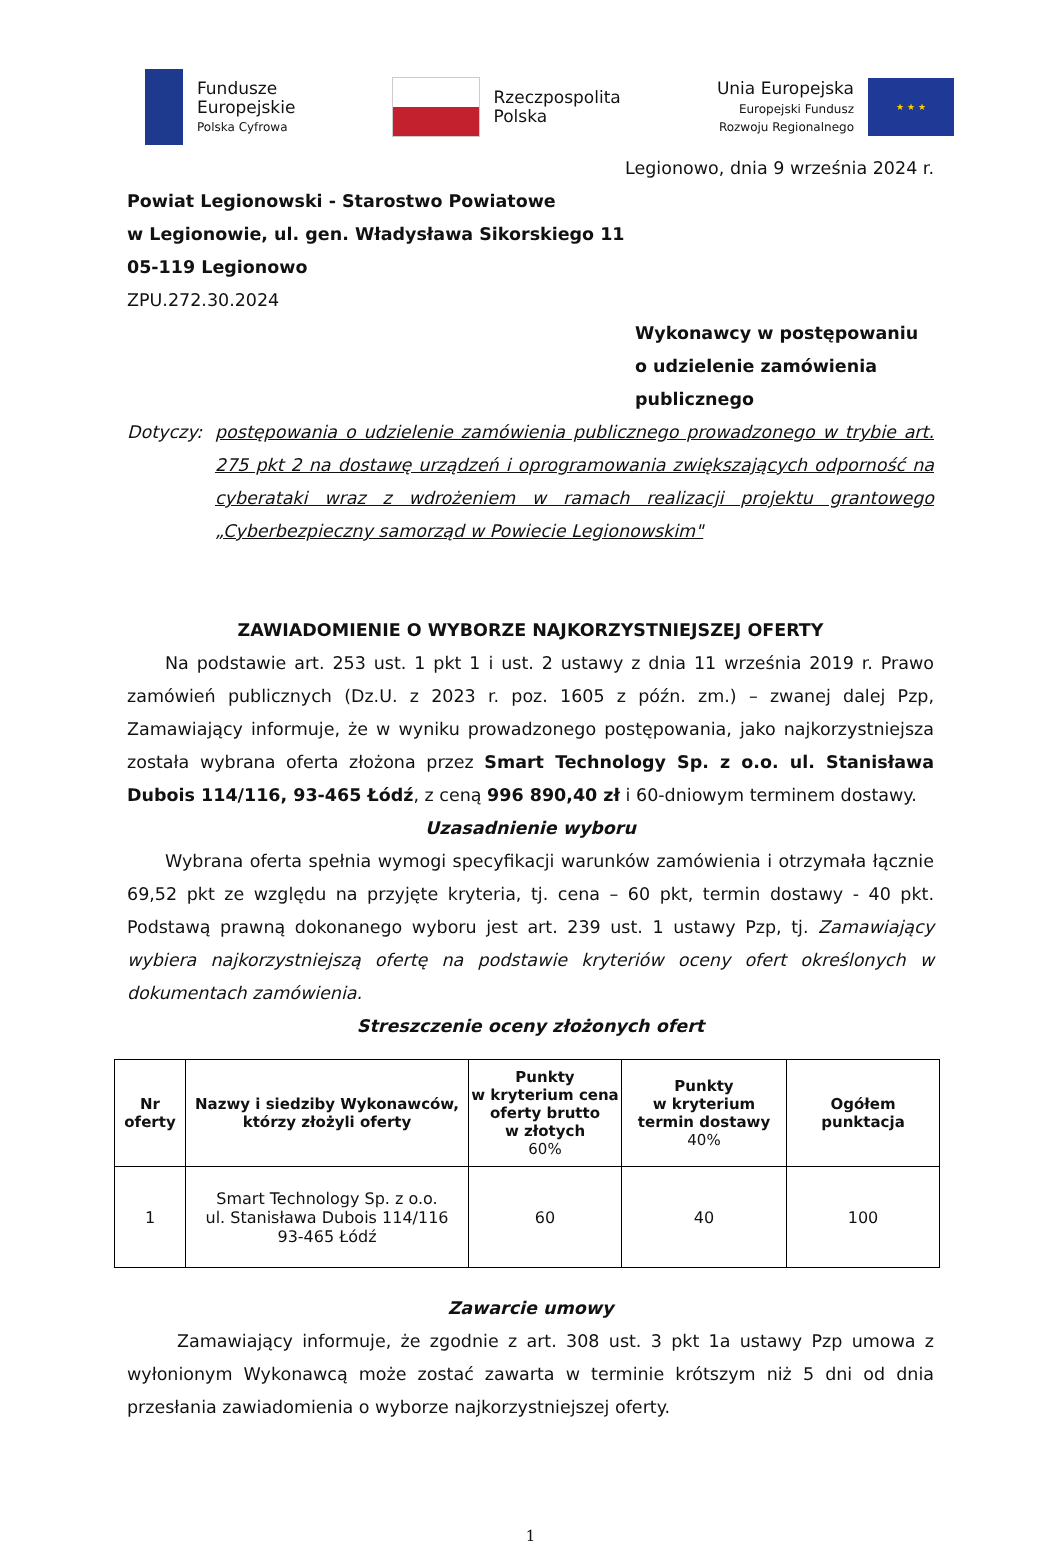Fundusze
Europejskie
Polska Cyfrowa
Rzeczpospolita
Polska
Unia Europejska
Europejski Fundusz
Rozwoju Regionalnego
★ ★ ★
Legionowo, dnia 9 września 2024 r.
Powiat Legionowski - Starostwo Powiatowe
w Legionowie, ul. gen. Władysława Sikorskiego 11
05-119 Legionowo
ZPU.272.30.2024
Wykonawcy w postępowaniu
o udzielenie zamówienia
publicznego
Dotyczy: postępowania o udzielenie zamówienia publicznego prowadzonego w trybie art. 275 pkt 2 na dostawę urządzeń i oprogramowania zwiększających odporność na cyberataki wraz z wdrożeniem w ramach realizacji projektu grantowego „Cyberbezpieczny samorząd w Powiecie Legionowskim"
ZAWIADOMIENIE O WYBORZE NAJKORZYSTNIEJSZEJ OFERTY
Na podstawie art. 253 ust. 1 pkt 1 i ust. 2 ustawy z dnia 11 września 2019 r. Prawo zamówień publicznych (Dz.U. z 2023 r. poz. 1605 z późn. zm.) – zwanej dalej Pzp, Zamawiający informuje, że w wyniku prowadzonego postępowania, jako najkorzystniejsza została wybrana oferta złożona przez Smart Technology Sp. z o.o. ul. Stanisława Dubois 114/116, 93-465 Łódź, z ceną 996 890,40 zł i 60-dniowym terminem dostawy.
Uzasadnienie wyboru
Wybrana oferta spełnia wymogi specyfikacji warunków zamówienia i otrzymała łącznie 69,52 pkt ze względu na przyjęte kryteria, tj. cena – 60 pkt, termin dostawy - 40 pkt. Podstawą prawną dokonanego wyboru jest art. 239 ust. 1 ustawy Pzp, tj. Zamawiający wybiera najkorzystniejszą ofertę na podstawie kryteriów oceny ofert określonych w dokumentach zamówienia.
Streszczenie oceny złożonych ofert
| Nr oferty | Nazwy i siedziby Wykonawców, którzy złożyli oferty | Punkty w kryterium cena oferty brutto w złotych 60% | Punkty w kryterium termin dostawy 40% | Ogółem punktacja |
| --- | --- | --- | --- | --- |
| 1 | Smart Technology Sp. z o.o. ul. Stanisława Dubois 114/116 93-465 Łódź | 60 | 40 | 100 |
Zawarcie umowy
Zamawiający informuje, że zgodnie z art. 308 ust. 3 pkt 1a ustawy Pzp umowa z wyłonionym Wykonawcą może zostać zawarta w terminie krótszym niż 5 dni od dnia przesłania zawiadomienia o wyborze najkorzystniejszej oferty.
1